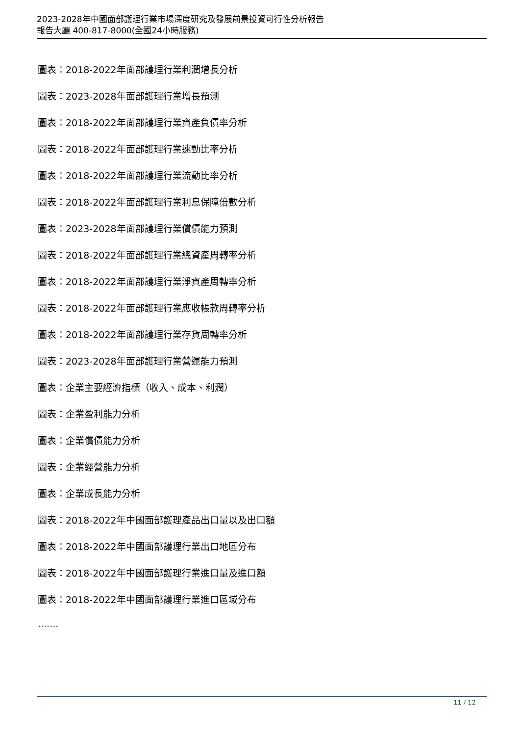2023-2028年中國面部護理行業市場深度研究及發展前景投資可行性分析報告
報告大廳 400-817-8000(全國24小時服務)
圖表：2018-2022年面部護理行業利潤增長分析
圖表：2023-2028年面部護理行業增長預測
圖表：2018-2022年面部護理行業資產負債率分析
圖表：2018-2022年面部護理行業速動比率分析
圖表：2018-2022年面部護理行業流動比率分析
圖表：2018-2022年面部護理行業利息保障倍數分析
圖表：2023-2028年面部護理行業償債能力預測
圖表：2018-2022年面部護理行業總資產周轉率分析
圖表：2018-2022年面部護理行業淨資產周轉率分析
圖表：2018-2022年面部護理行業應收帳款周轉率分析
圖表：2018-2022年面部護理行業存貨周轉率分析
圖表：2023-2028年面部護理行業營運能力預測
圖表：企業主要經濟指標（收入、成本、利潤）
圖表：企業盈利能力分析
圖表：企業償債能力分析
圖表：企業經營能力分析
圖表：企業成長能力分析
圖表：2018-2022年中國面部護理產品出口量以及出口額
圖表：2018-2022年中國面部護理行業出口地區分布
圖表：2018-2022年中國面部護理行業進口量及進口額
圖表：2018-2022年中國面部護理行業進口區域分布
·······
11 / 12